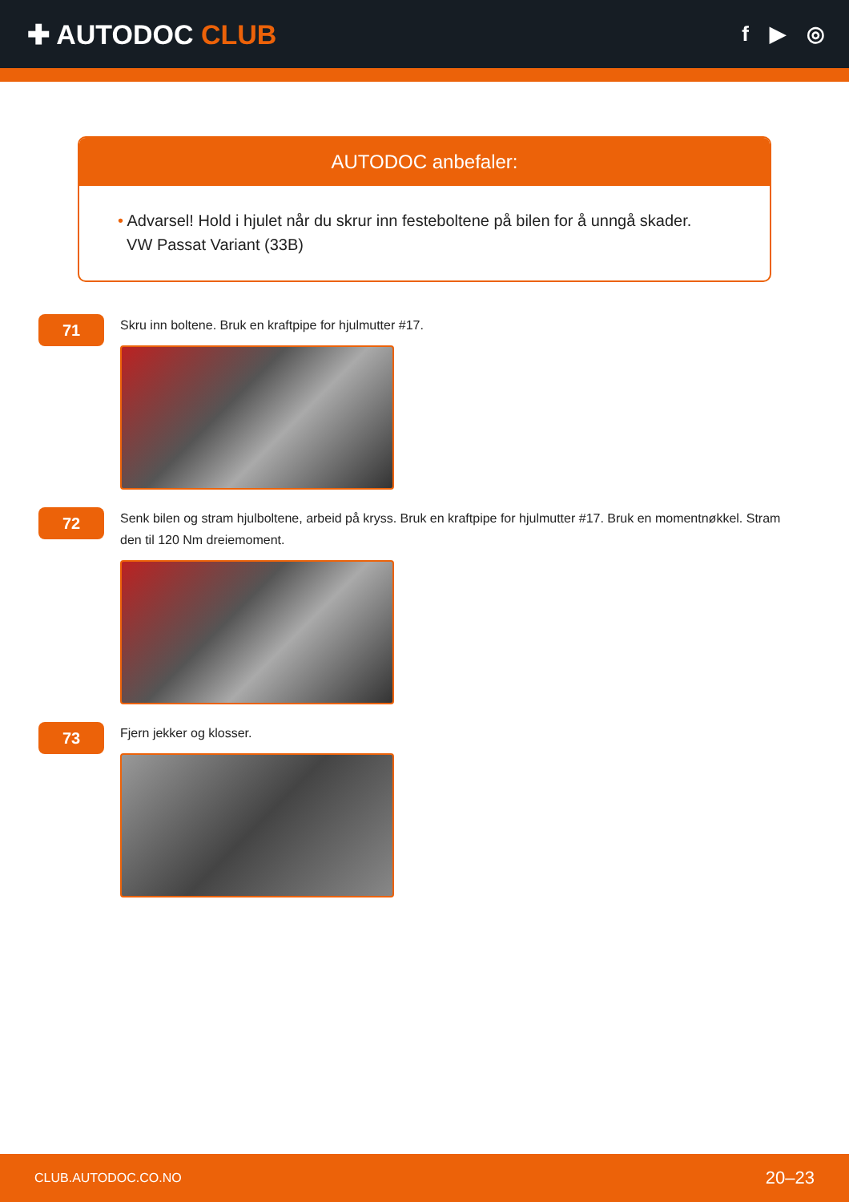✚ AUTODOC CLUB
f ▶ ◎
AUTODOC anbefaler:
• Advarsel! Hold i hjulet når du skrur inn festeboltene på bilen for å unngå skader.
VW Passat Variant (33B)
71
Skru inn boltene. Bruk en kraftpipe for hjulmutter #17.
72
Senk bilen og stram hjulboltene, arbeid på kryss. Bruk en kraftpipe for hjulmutter #17. Bruk en momentnøkkel. Stram den til 120 Nm dreiemoment.
73
Fjern jekker og klosser.
CLUB.AUTODOC.CO.NO 20–23